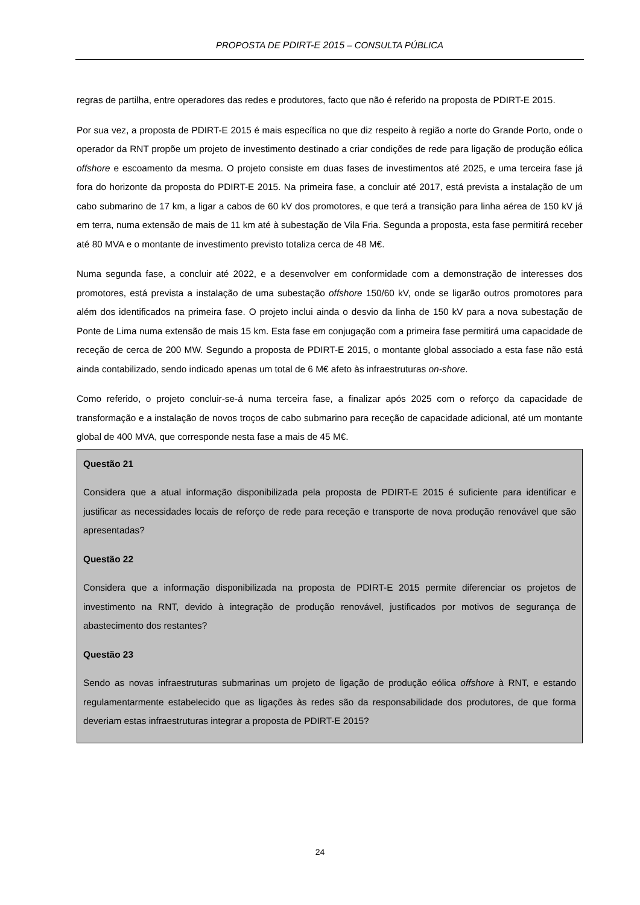PROPOSTA DE PDIRT-E 2015 – CONSULTA PÚBLICA
regras de partilha, entre operadores das redes e produtores, facto que não é referido na proposta de PDIRT-E 2015.
Por sua vez, a proposta de PDIRT-E 2015 é mais específica no que diz respeito à região a norte do Grande Porto, onde o operador da RNT propõe um projeto de investimento destinado a criar condições de rede para ligação de produção eólica offshore e escoamento da mesma. O projeto consiste em duas fases de investimentos até 2025, e uma terceira fase já fora do horizonte da proposta do PDIRT-E 2015. Na primeira fase, a concluir até 2017, está prevista a instalação de um cabo submarino de 17 km, a ligar a cabos de 60 kV dos promotores, e que terá a transição para linha aérea de 150 kV já em terra, numa extensão de mais de 11 km até à subestação de Vila Fria. Segunda a proposta, esta fase permitirá receber até 80 MVA e o montante de investimento previsto totaliza cerca de 48 M€.
Numa segunda fase, a concluir até 2022, e a desenvolver em conformidade com a demonstração de interesses dos promotores, está prevista a instalação de uma subestação offshore 150/60 kV, onde se ligarão outros promotores para além dos identificados na primeira fase. O projeto inclui ainda o desvio da linha de 150 kV para a nova subestação de Ponte de Lima numa extensão de mais 15 km. Esta fase em conjugação com a primeira fase permitirá uma capacidade de receção de cerca de 200 MW. Segundo a proposta de PDIRT-E 2015, o montante global associado a esta fase não está ainda contabilizado, sendo indicado apenas um total de 6 M€ afeto às infraestruturas on-shore.
Como referido, o projeto concluir-se-á numa terceira fase, a finalizar após 2025 com o reforço da capacidade de transformação e a instalação de novos troços de cabo submarino para receção de capacidade adicional, até um montante global de 400 MVA, que corresponde nesta fase a mais de 45 M€.
Questão 21
Considera que a atual informação disponibilizada pela proposta de PDIRT-E 2015 é suficiente para identificar e justificar as necessidades locais de reforço de rede para receção e transporte de nova produção renovável que são apresentadas?
Questão 22
Considera que a informação disponibilizada na proposta de PDIRT-E 2015 permite diferenciar os projetos de investimento na RNT, devido à integração de produção renovável, justificados por motivos de segurança de abastecimento dos restantes?
Questão 23
Sendo as novas infraestruturas submarinas um projeto de ligação de produção eólica offshore à RNT, e estando regulamentarmente estabelecido que as ligações às redes são da responsabilidade dos produtores, de que forma deveriam estas infraestruturas integrar a proposta de PDIRT-E 2015?
24